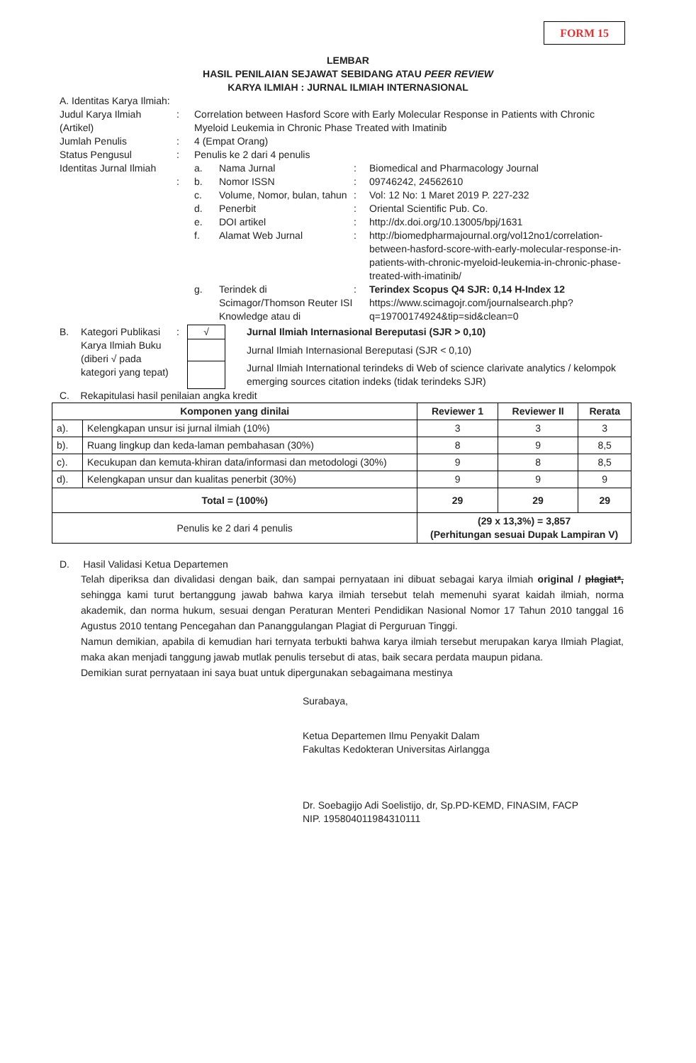FORM 15
LEMBAR
HASIL PENILAIAN SEJAWAT SEBIDANG ATAU PEER REVIEW
KARYA ILMIAH : JURNAL ILMIAH INTERNASIONAL
A. Identitas Karya Ilmiah:
| Judul Karya Ilmiah (Artikel) | : | Correlation between Hasford Score with Early Molecular Response in Patients with Chronic Myeloid Leukemia in Chronic Phase Treated with Imatinib | | | |
| Jumlah Penulis | : | 4 (Empat Orang) | | | |
| Status Pengusul | : | Penulis ke 2 dari 4 penulis | | | |
| Identitas Jurnal Ilmiah | | a. | Nama Jurnal | : | Biomedical and Pharmacology Journal |
| | : | b. | Nomor ISSN | : | 09746242, 24562610 |
| | | c. | Volume, Nomor, bulan, tahun | : | Vol: 12 No: 1 Maret 2019 P. 227-232 |
| | | d. | Penerbit | : | Oriental Scientific Pub. Co. |
| | | e. | DOI artikel | : | http://dx.doi.org/10.13005/bpj/1631 |
| | | f. | Alamat Web Jurnal | : | http://biomedpharmajournal.org/vol12no1/correlation-between-hasford-score-with-early-molecular-response-in-patients-with-chronic-myeloid-leukemia-in-chronic-phase-treated-with-imatinib/ |
| | | g. | Terindek di Scimagor/Thomson Reuter ISI Knowledge atau di | : | Terindex Scopus Q4 SJR: 0,14 H-Index 12 https://www.scimagojr.com/journalsearch.php?q=19700174924&tip=sid&clean=0 |
| B. | Kategori Publikasi Karya Ilmiah Buku (diberi √ pada kategori yang tepat) | : | √ | Jurnal Ilmiah Internasional Bereputasi (SJR > 0,10) |
| | | | | Jurnal Ilmiah Internasional Bereputasi (SJR < 0,10) |
| | | | | Jurnal Ilmiah International terindeks di Web of science clarivate analytics / kelompok emerging sources citation indeks (tidak terindeks SJR) |
C. Rekapitulasi hasil penilaian angka kredit
| Komponen yang dinilai | | Reviewer 1 | Reviewer II | Rerata |
| --- | --- | --- | --- | --- |
| a). | Kelengkapan unsur isi jurnal ilmiah (10%) | 3 | 3 | 3 |
| b). | Ruang lingkup dan keda-laman pembahasan (30%) | 8 | 9 | 8,5 |
| c). | Kecukupan dan kemuta-khiran data/informasi dan metodologi (30%) | 9 | 8 | 8,5 |
| d). | Kelengkapan unsur dan kualitas penerbit (30%) | 9 | 9 | 9 |
| Total = (100%) | | 29 | 29 | 29 |
| Penulis ke 2 dari 4 penulis | | (29 x 13,3%) = 3,857 (Perhitungan sesuai Dupak Lampiran V) | | |
D. Hasil Validasi Ketua Departemen
Telah diperiksa dan divalidasi dengan baik, dan sampai pernyataan ini dibuat sebagai karya ilmiah original / plagiat*, sehingga kami turut bertanggung jawab bahwa karya ilmiah tersebut telah memenuhi syarat kaidah ilmiah, norma akademik, dan norma hukum, sesuai dengan Peraturan Menteri Pendidikan Nasional Nomor 17 Tahun 2010 tanggal 16 Agustus 2010 tentang Pencegahan dan Pananggulangan Plagiat di Perguruan Tinggi.
Namun demikian, apabila di kemudian hari ternyata terbukti bahwa karya ilmiah tersebut merupakan karya Ilmiah Plagiat, maka akan menjadi tanggung jawab mutlak penulis tersebut di atas, baik secara perdata maupun pidana.
Demikian surat pernyataan ini saya buat untuk dipergunakan sebagaimana mestinya
Surabaya,
Ketua Departemen Ilmu Penyakit Dalam
Fakultas Kedokteran Universitas Airlangga
Dr. Soebagijo Adi Soelistijo, dr, Sp.PD-KEMD, FINASIM, FACP
NIP. 195804011984310111